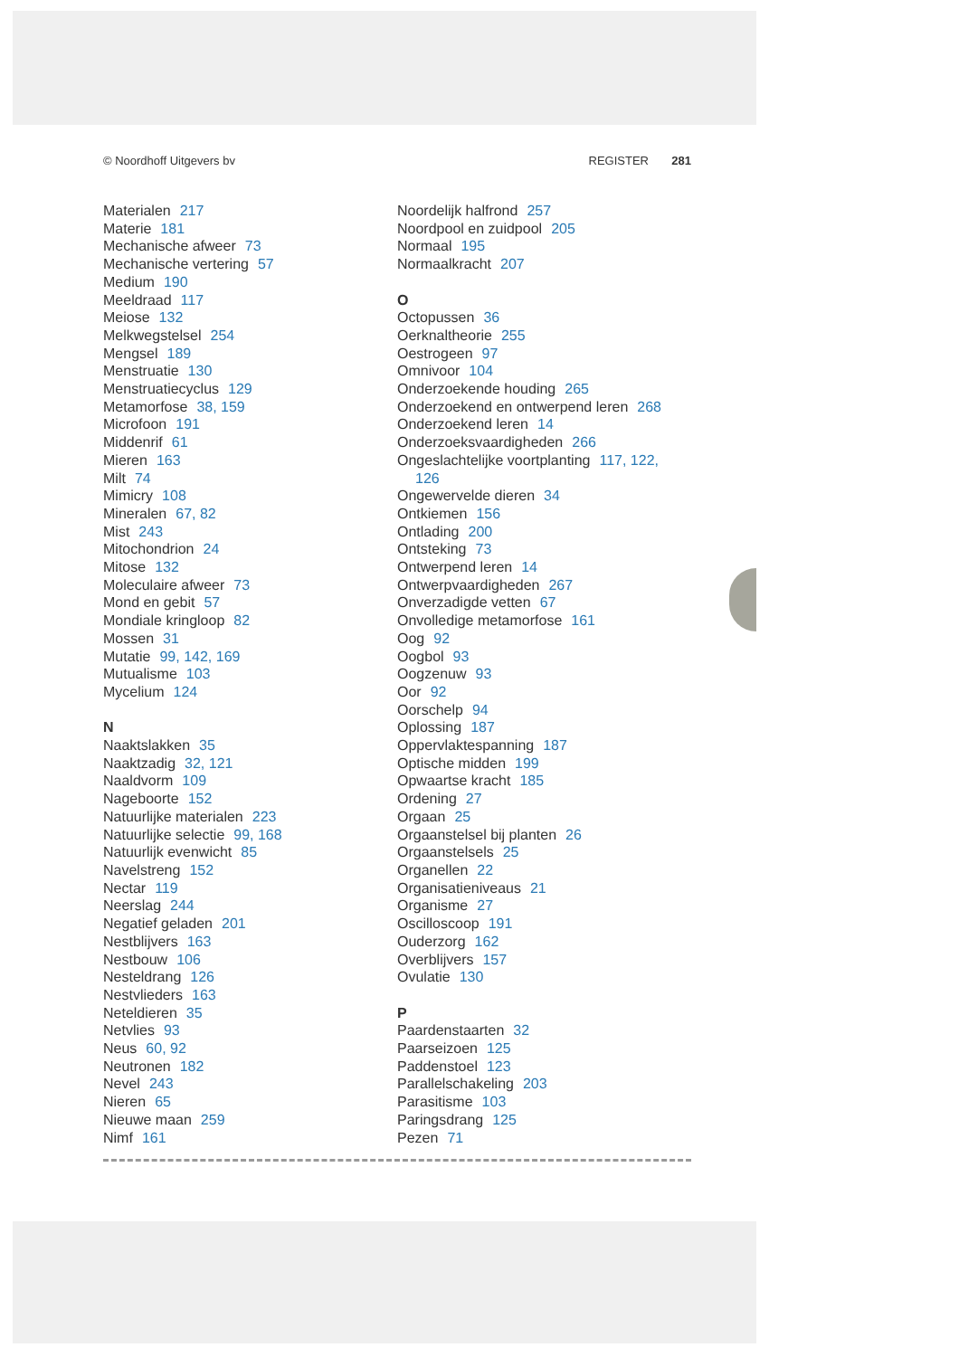© Noordhoff Uitgevers bv REGISTER 281
Materialen 217
Materie 181
Mechanische afweer 73
Mechanische vertering 57
Medium 190
Meeldraad 117
Meiose 132
Melkwegstelsel 254
Mengsel 189
Menstruatie 130
Menstruatiecyclus 129
Metamorfose 38, 159
Microfoon 191
Middenrif 61
Mieren 163
Milt 74
Mimicry 108
Mineralen 67, 82
Mist 243
Mitochondrion 24
Mitose 132
Moleculaire afweer 73
Mond en gebit 57
Mondiale kringloop 82
Mossen 31
Mutatie 99, 142, 169
Mutualisme 103
Mycelium 124
N
Naaktslakken 35
Naaktzadig 32, 121
Naaldvorm 109
Nageboorte 152
Natuurlijke materialen 223
Natuurlijke selectie 99, 168
Natuurlijk evenwicht 85
Navelstreng 152
Nectar 119
Neerslag 244
Negatief geladen 201
Nestblijvers 163
Nestbouw 106
Nesteldrang 126
Nestvlieders 163
Neteldieren 35
Netvlies 93
Neus 60, 92
Neutronen 182
Nevel 243
Nieren 65
Nieuwe maan 259
Nimf 161
Noordelijk halfrond 257
Noordpool en zuidpool 205
Normaal 195
Normaalkracht 207
O
Octopussen 36
Oerknaltheorie 255
Oestrogeen 97
Omnivoor 104
Onderzoekende houding 265
Onderzoekend en ontwerpend leren 268
Onderzoekend leren 14
Onderzoeksvaardigheden 266
Ongeslachtelijke voortplanting 117, 122,
126
Ongewervelde dieren 34
Ontkiemen 156
Ontlading 200
Ontsteking 73
Ontwerpend leren 14
Ontwerpvaardigheden 267
Onverzadigde vetten 67
Onvolledige metamorfose 161
Oog 92
Oogbol 93
Oogzenuw 93
Oor 92
Oorschelp 94
Oplossing 187
Oppervlaktespanning 187
Optische midden 199
Opwaartse kracht 185
Ordening 27
Orgaan 25
Orgaanstelsel bij planten 26
Orgaanstelsels 25
Organellen 22
Organisatieniveaus 21
Organisme 27
Oscilloscoop 191
Ouderzorg 162
Overblijvers 157
Ovulatie 130
P
Paardenstaarten 32
Paarseizoen 125
Paddenstoel 123
Parallelschakeling 203
Parasitisme 103
Paringsdrang 125
Pezen 71